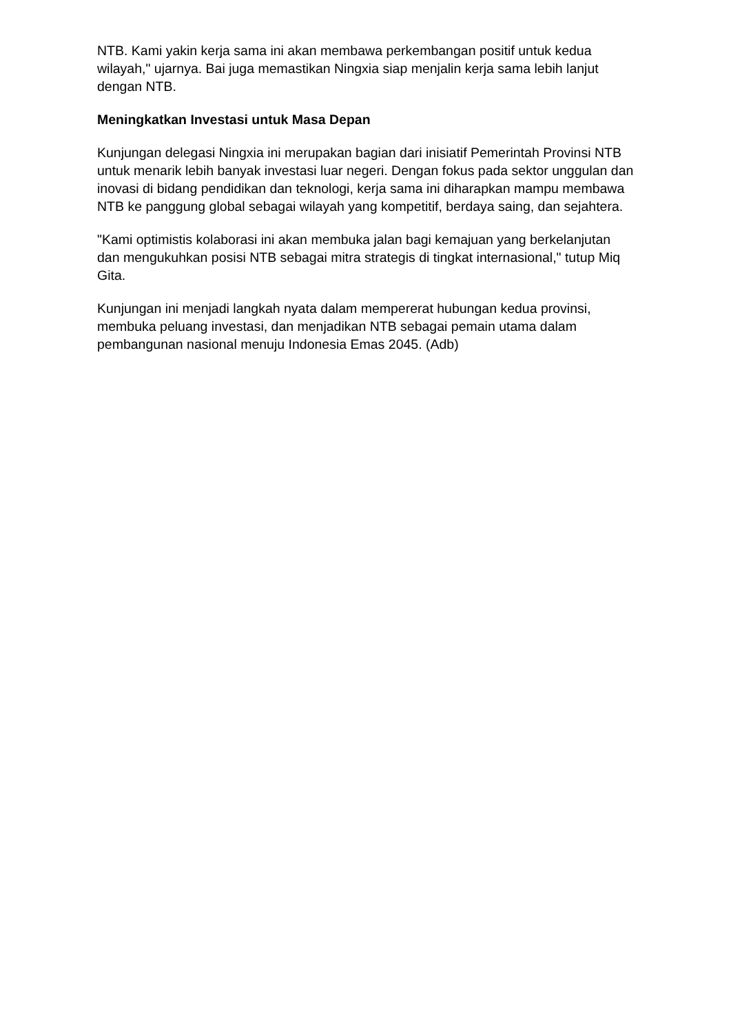NTB. Kami yakin kerja sama ini akan membawa perkembangan positif untuk kedua wilayah," ujarnya. Bai juga memastikan Ningxia siap menjalin kerja sama lebih lanjut dengan NTB.
Meningkatkan Investasi untuk Masa Depan
Kunjungan delegasi Ningxia ini merupakan bagian dari inisiatif Pemerintah Provinsi NTB untuk menarik lebih banyak investasi luar negeri. Dengan fokus pada sektor unggulan dan inovasi di bidang pendidikan dan teknologi, kerja sama ini diharapkan mampu membawa NTB ke panggung global sebagai wilayah yang kompetitif, berdaya saing, dan sejahtera.
"Kami optimistis kolaborasi ini akan membuka jalan bagi kemajuan yang berkelanjutan dan mengukuhkan posisi NTB sebagai mitra strategis di tingkat internasional," tutup Miq Gita.
Kunjungan ini menjadi langkah nyata dalam mempererat hubungan kedua provinsi, membuka peluang investasi, dan menjadikan NTB sebagai pemain utama dalam pembangunan nasional menuju Indonesia Emas 2045. (Adb)